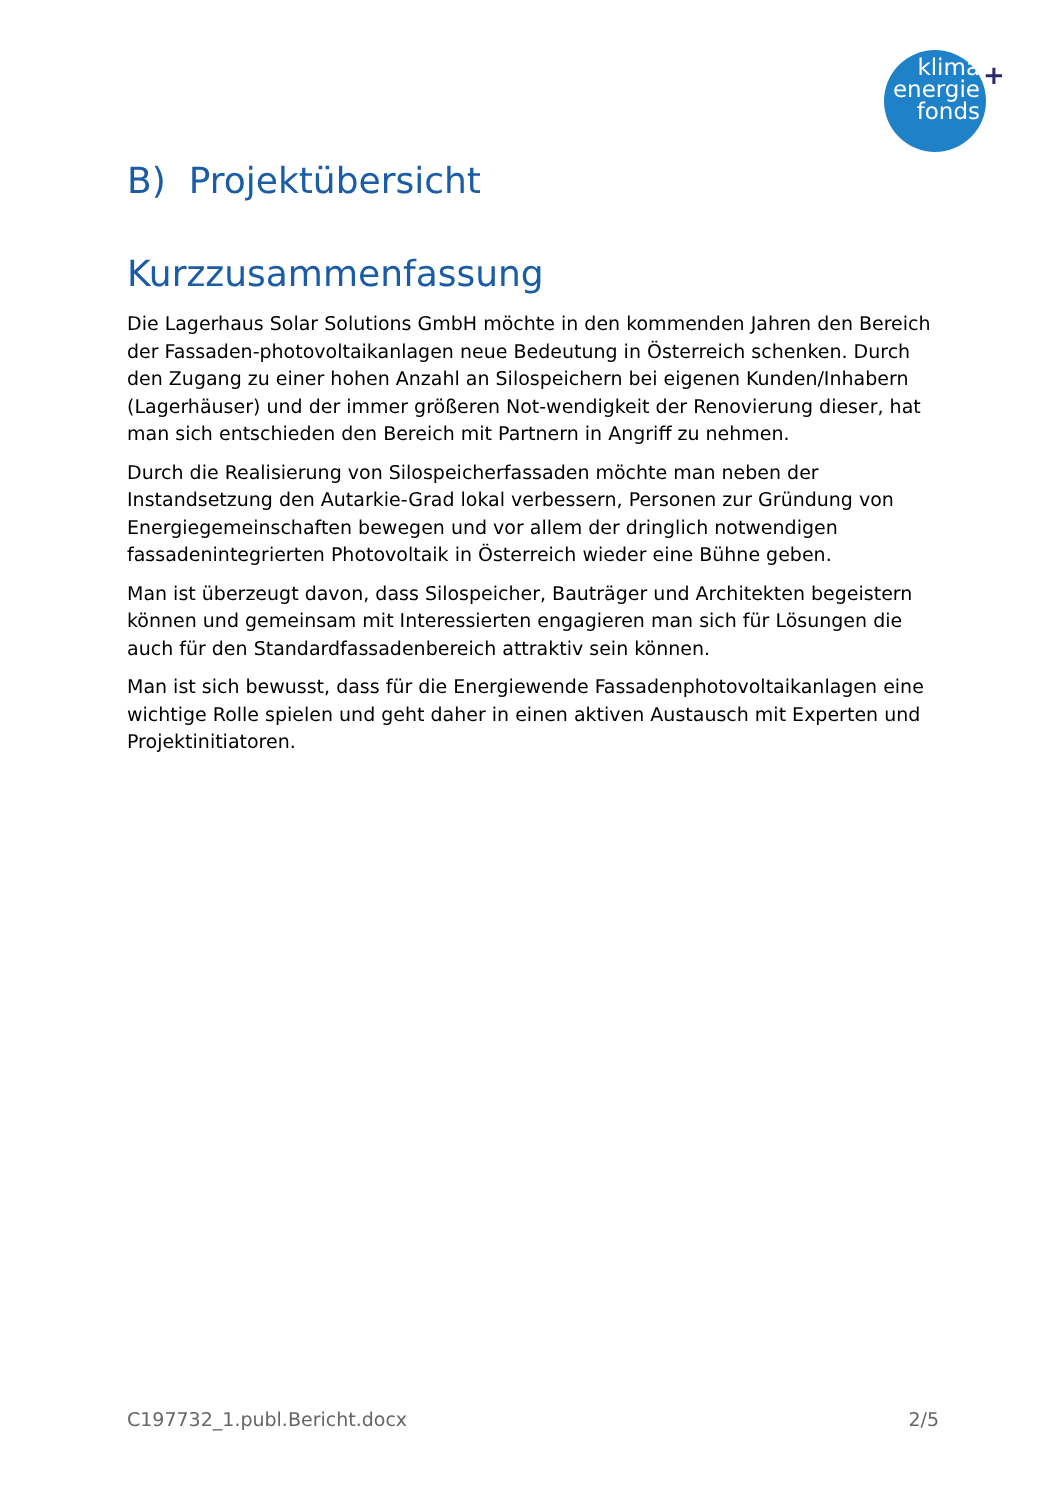klima
energie
fonds
+
B) Projektübersicht
Kurzzusammenfassung
Die Lagerhaus Solar Solutions GmbH möchte in den kommenden Jahren den Bereich der Fassaden-photovoltaikanlagen neue Bedeutung in Österreich schenken. Durch den Zugang zu einer hohen Anzahl an Silospeichern bei eigenen Kunden/Inhabern (Lagerhäuser) und der immer größeren Not-wendigkeit der Renovierung dieser, hat man sich entschieden den Bereich mit Partnern in Angriff zu nehmen.
Durch die Realisierung von Silospeicherfassaden möchte man neben der Instandsetzung den Autarkie-Grad lokal verbessern, Personen zur Gründung von Energiegemeinschaften bewegen und vor allem der dringlich notwendigen fassadenintegrierten Photovoltaik in Österreich wieder eine Bühne geben.
Man ist überzeugt davon, dass Silospeicher, Bauträger und Architekten begeistern können und gemeinsam mit Interessierten engagieren man sich für Lösungen die auch für den Standardfassadenbereich attraktiv sein können.
Man ist sich bewusst, dass für die Energiewende Fassadenphotovoltaikanlagen eine wichtige Rolle spielen und geht daher in einen aktiven Austausch mit Experten und Projektinitiatoren.
C197732_1.publ.Bericht.docx 2/5